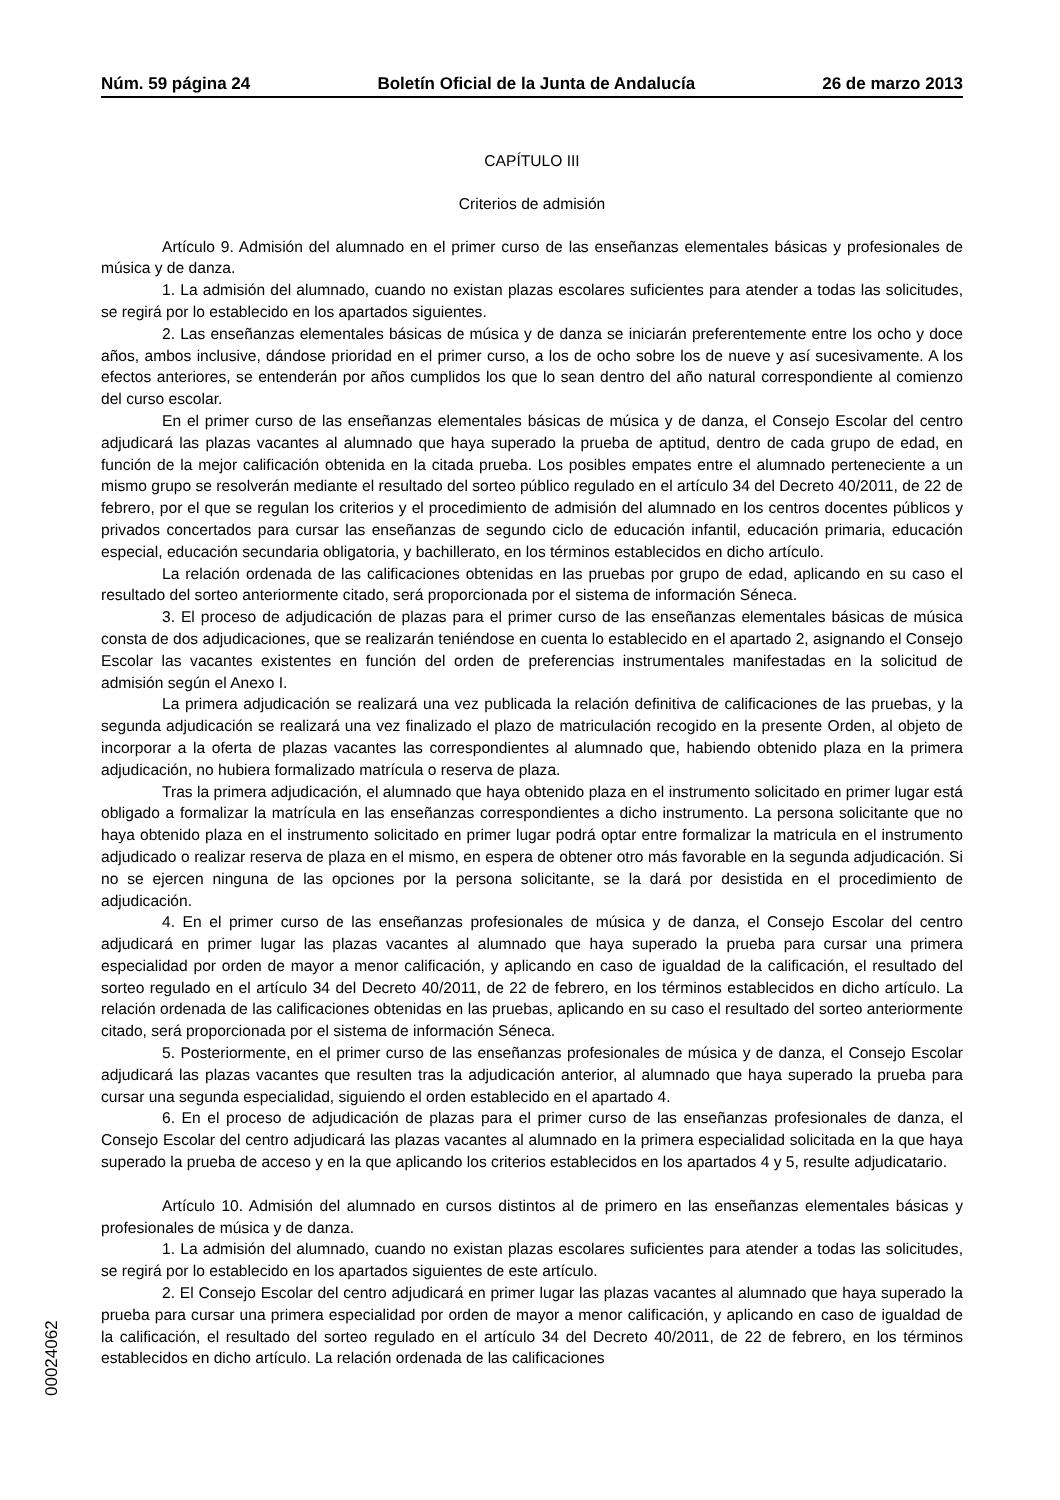Núm. 59 página 24 Boletín Oficial de la Junta de Andalucía 26 de marzo 2013
CAPÍTULO III
Criterios de admisión
Artículo 9. Admisión del alumnado en el primer curso de las enseñanzas elementales básicas y profesionales de música y de danza.
1. La admisión del alumnado, cuando no existan plazas escolares suficientes para atender a todas las solicitudes, se regirá por lo establecido en los apartados siguientes.
2. Las enseñanzas elementales básicas de música y de danza se iniciarán preferentemente entre los ocho y doce años, ambos inclusive, dándose prioridad en el primer curso, a los de ocho sobre los de nueve y así sucesivamente. A los efectos anteriores, se entenderán por años cumplidos los que lo sean dentro del año natural correspondiente al comienzo del curso escolar.
En el primer curso de las enseñanzas elementales básicas de música y de danza, el Consejo Escolar del centro adjudicará las plazas vacantes al alumnado que haya superado la prueba de aptitud, dentro de cada grupo de edad, en función de la mejor calificación obtenida en la citada prueba. Los posibles empates entre el alumnado perteneciente a un mismo grupo se resolverán mediante el resultado del sorteo público regulado en el artículo 34 del Decreto 40/2011, de 22 de febrero, por el que se regulan los criterios y el procedimiento de admisión del alumnado en los centros docentes públicos y privados concertados para cursar las enseñanzas de segundo ciclo de educación infantil, educación primaria, educación especial, educación secundaria obligatoria, y bachillerato, en los términos establecidos en dicho artículo.
La relación ordenada de las calificaciones obtenidas en las pruebas por grupo de edad, aplicando en su caso el resultado del sorteo anteriormente citado, será proporcionada por el sistema de información Séneca.
3. El proceso de adjudicación de plazas para el primer curso de las enseñanzas elementales básicas de música consta de dos adjudicaciones, que se realizarán teniéndose en cuenta lo establecido en el apartado 2, asignando el Consejo Escolar las vacantes existentes en función del orden de preferencias instrumentales manifestadas en la solicitud de admisión según el Anexo I.
La primera adjudicación se realizará una vez publicada la relación definitiva de calificaciones de las pruebas, y la segunda adjudicación se realizará una vez finalizado el plazo de matriculación recogido en la presente Orden, al objeto de incorporar a la oferta de plazas vacantes las correspondientes al alumnado que, habiendo obtenido plaza en la primera adjudicación, no hubiera formalizado matrícula o reserva de plaza.
Tras la primera adjudicación, el alumnado que haya obtenido plaza en el instrumento solicitado en primer lugar está obligado a formalizar la matrícula en las enseñanzas correspondientes a dicho instrumento. La persona solicitante que no haya obtenido plaza en el instrumento solicitado en primer lugar podrá optar entre formalizar la matricula en el instrumento adjudicado o realizar reserva de plaza en el mismo, en espera de obtener otro más favorable en la segunda adjudicación. Si no se ejercen ninguna de las opciones por la persona solicitante, se la dará por desistida en el procedimiento de adjudicación.
4. En el primer curso de las enseñanzas profesionales de música y de danza, el Consejo Escolar del centro adjudicará en primer lugar las plazas vacantes al alumnado que haya superado la prueba para cursar una primera especialidad por orden de mayor a menor calificación, y aplicando en caso de igualdad de la calificación, el resultado del sorteo regulado en el artículo 34 del Decreto 40/2011, de 22 de febrero, en los términos establecidos en dicho artículo. La relación ordenada de las calificaciones obtenidas en las pruebas, aplicando en su caso el resultado del sorteo anteriormente citado, será proporcionada por el sistema de información Séneca.
5. Posteriormente, en el primer curso de las enseñanzas profesionales de música y de danza, el Consejo Escolar adjudicará las plazas vacantes que resulten tras la adjudicación anterior, al alumnado que haya superado la prueba para cursar una segunda especialidad, siguiendo el orden establecido en el apartado 4.
6. En el proceso de adjudicación de plazas para el primer curso de las enseñanzas profesionales de danza, el Consejo Escolar del centro adjudicará las plazas vacantes al alumnado en la primera especialidad solicitada en la que haya superado la prueba de acceso y en la que aplicando los criterios establecidos en los apartados 4 y 5, resulte adjudicatario.
Artículo 10. Admisión del alumnado en cursos distintos al de primero en las enseñanzas elementales básicas y profesionales de música y de danza.
1. La admisión del alumnado, cuando no existan plazas escolares suficientes para atender a todas las solicitudes, se regirá por lo establecido en los apartados siguientes de este artículo.
2. El Consejo Escolar del centro adjudicará en primer lugar las plazas vacantes al alumnado que haya superado la prueba para cursar una primera especialidad por orden de mayor a menor calificación, y aplicando en caso de igualdad de la calificación, el resultado del sorteo regulado en el artículo 34 del Decreto 40/2011, de 22 de febrero, en los términos establecidos en dicho artículo. La relación ordenada de las calificaciones
00024062